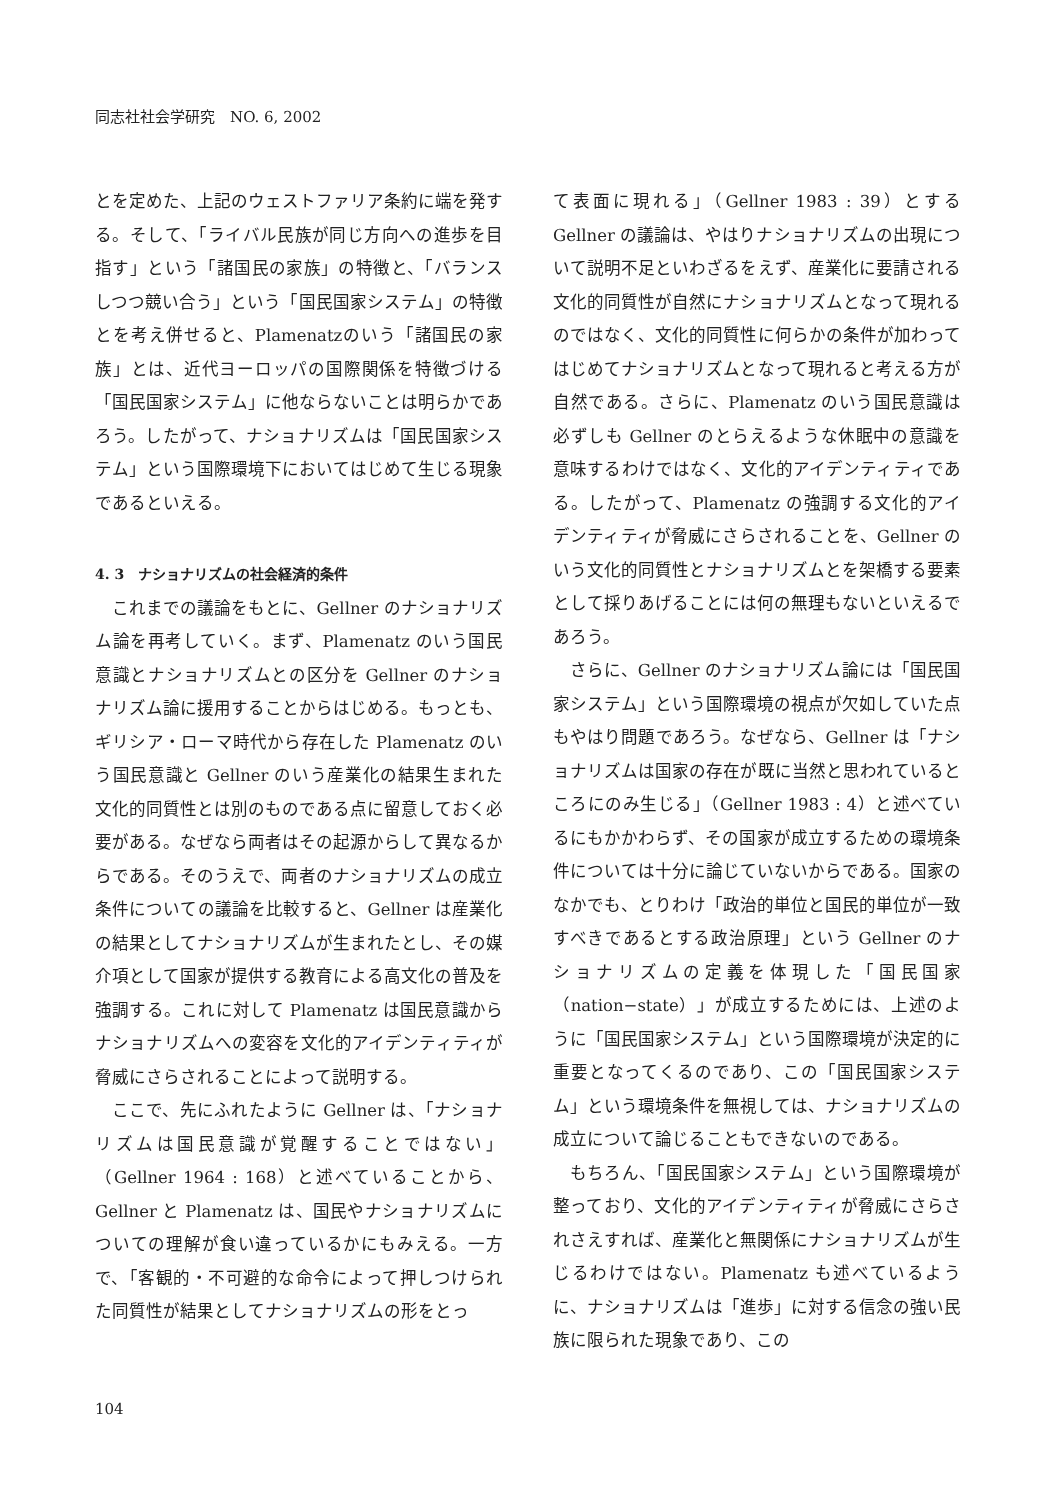同志社社会学研究　NO. 6, 2002
とを定めた、上記のウェストファリア条約に端を発する。そして、「ライバル民族が同じ方向への進歩を目指す」という「諸国民の家族」の特徴と、「バランスしつつ競い合う」という「国民国家システム」の特徴とを考え併せると、Plamenatzのいう「諸国民の家族」とは、近代ヨーロッパの国際関係を特徴づける「国民国家システム」に他ならないことは明らかであろう。したがって、ナショナリズムは「国民国家システム」という国際環境下においてはじめて生じる現象であるといえる。
4. 3　ナショナリズムの社会経済的条件
これまでの議論をもとに、Gellner のナショナリズム論を再考していく。まず、Plamenatz のいう国民意識とナショナリズムとの区分を Gellner のナショナリズム論に援用することからはじめる。もっとも、ギリシア・ローマ時代から存在した Plamenatz のいう国民意識と Gellner のいう産業化の結果生まれた文化的同質性とは別のものである点に留意しておく必要がある。なぜなら両者はその起源からして異なるからである。そのうえで、両者のナショナリズムの成立条件についての議論を比較すると、Gellner は産業化の結果としてナショナリズムが生まれたとし、その媒介項として国家が提供する教育による高文化の普及を強調する。これに対して Plamenatz は国民意識からナショナリズムへの変容を文化的アイデンティティが脅威にさらされることによって説明する。
ここで、先にふれたように Gellner は、「ナショナリズムは国民意識が覚醒することではない」（Gellner 1964 : 168）と述べていることから、Gellner と Plamenatz は、国民やナショナリズムについての理解が食い違っているかにもみえる。一方で、「客観的・不可避的な命令によって押しつけられた同質性が結果としてナショナリズムの形をとっ
て表面に現れる」（Gellner 1983 : 39）とする Gellner の議論は、やはりナショナリズムの出現について説明不足といわざるをえず、産業化に要請される文化的同質性が自然にナショナリズムとなって現れるのではなく、文化的同質性に何らかの条件が加わってはじめてナショナリズムとなって現れると考える方が自然である。さらに、Plamenatz のいう国民意識は必ずしも Gellner のとらえるような休眠中の意識を意味するわけではなく、文化的アイデンティティである。したがって、Plamenatz の強調する文化的アイデンティティが脅威にさらされることを、Gellner のいう文化的同質性とナショナリズムとを架橋する要素として採りあげることには何の無理もないといえるであろう。
さらに、Gellner のナショナリズム論には「国民国家システム」という国際環境の視点が欠如していた点もやはり問題であろう。なぜなら、Gellner は「ナショナリズムは国家の存在が既に当然と思われているところにのみ生じる」（Gellner 1983 : 4）と述べているにもかかわらず、その国家が成立するための環境条件については十分に論じていないからである。国家のなかでも、とりわけ「政治的単位と国民的単位が一致すべきであるとする政治原理」という Gellner のナショナリズムの定義を体現した「国民国家（nation−state）」が成立するためには、上述のように「国民国家システム」という国際環境が決定的に重要となってくるのであり、この「国民国家システム」という環境条件を無視しては、ナショナリズムの成立について論じることもできないのである。
もちろん、「国民国家システム」という国際環境が整っており、文化的アイデンティティが脅威にさらされさえすれば、産業化と無関係にナショナリズムが生じるわけではない。Plamenatz も述べているように、ナショナリズムは「進歩」に対する信念の強い民族に限られた現象であり、この
104